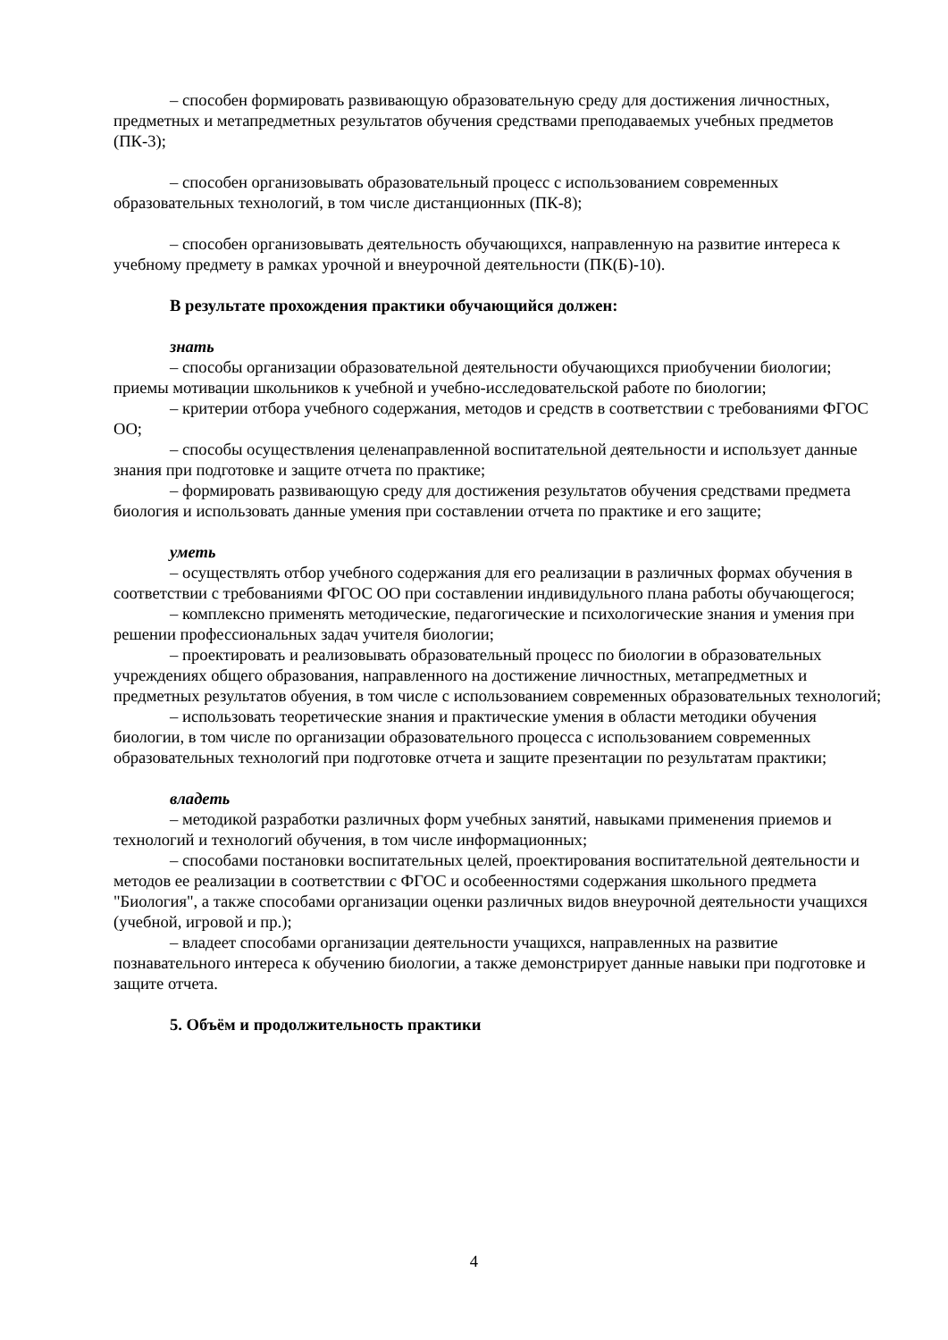– способен формировать развивающую образовательную среду для достижения личностных, предметных и метапредметных результатов обучения средствами преподаваемых учебных предметов (ПК-3);
– способен организовывать образовательный процесс с использованием современных образовательных технологий, в том числе дистанционных (ПК-8);
– способен организовывать деятельность обучающихся, направленную на развитие интереса к учебному предмету в рамках урочной и внеурочной деятельности (ПК(Б)-10).
В результате прохождения практики обучающийся должен:
знать
– способы организации образовательной деятельности обучающихся приобучении биологии; приемы мотивации школьников к учебной и учебно-исследовательской работе по биологии;
– критерии отбора учебного содержания, методов и средств в соответствии с требованиями ФГОС ОО;
– способы осуществления целенаправленной воспитательной деятельности и использует данные знания при подготовке и защите отчета по практике;
– формировать развивающую среду для достижения результатов обучения средствами предмета биология и использовать данные умения при составлении отчета по практике и его защите;
уметь
– осуществлять отбор учебного содержания для его реализации в различных формах обучения в соответствии с требованиями ФГОС ОО при составлении индивидульного плана работы обучающегося;
– комплексно применять методические, педагогические и психологические знания и умения при решении профессиональных задач учителя биологии;
– проектировать и реализовывать образовательный процесс по биологии в образовательных учреждениях общего образования, направленного на достижение личностных, метапредметных и предметных результатов обуения, в том числе с использованием современных образовательных технологий;
– использовать теоретические знания и практические умения в области методики обучения биологии, в том числе по организации образовательного процесса с использованием современных образовательных технологий при подготовке отчета и защите презентации по результатам практики;
владеть
– методикой разработки различных форм учебных занятий, навыками применения приемов и технологий и технологий обучения, в том числе информационных;
– способами постановки воспитательных целей, проектирования воспитательной деятельности и методов ее реализации в соответствии с ФГОС и особеенностями содержания школьного предмета "Биология", а также способами организации оценки различных видов внеурочной деятельности учащихся (учебной, игровой и пр.);
– владеет способами организации деятельности учащихся, направленных на развитие познавательного интереса к обучению биологии, а также демонстрирует данные навыки при подготовке и защите отчета.
5. Объём и продолжительность практики
4